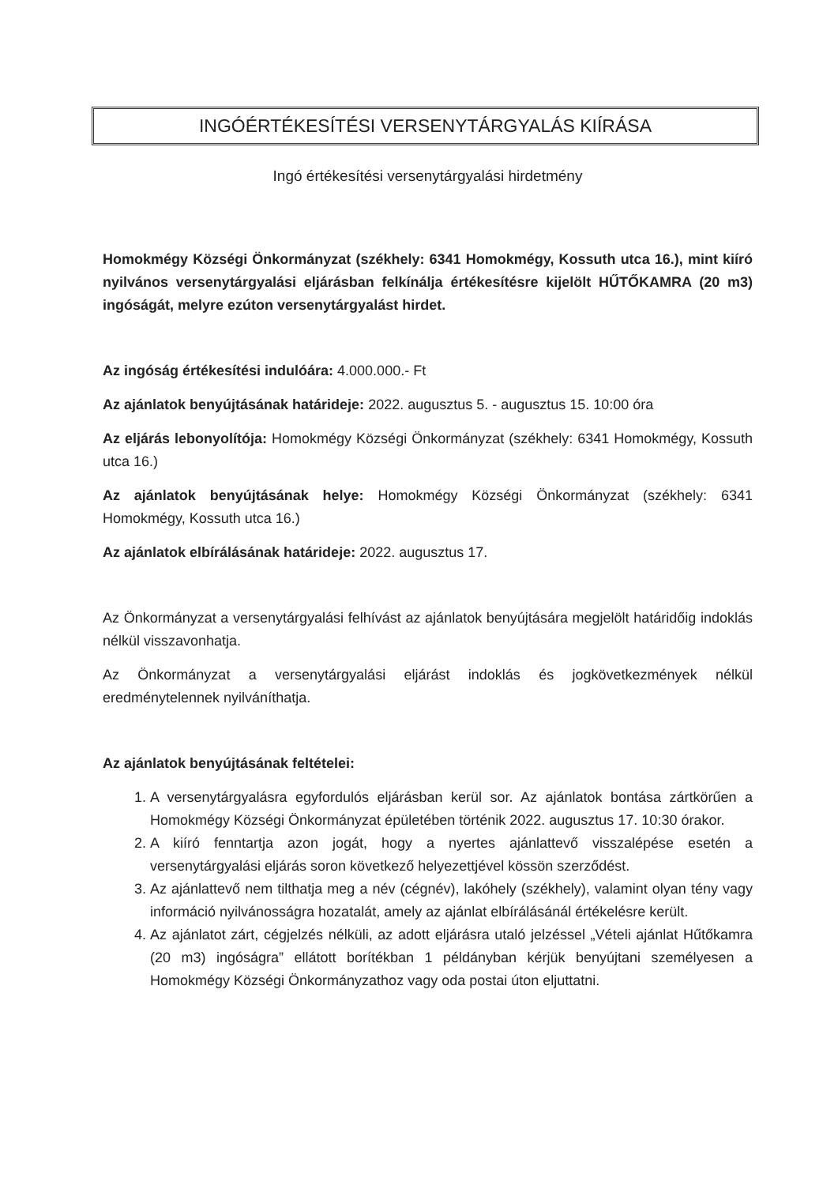INGÓÉRTÉKESÍTÉSI VERSENYTÁRGYALÁS KIÍRÁSA
Ingó értékesítési versenytárgyalási hirdetmény
Homokmégy Községi Önkormányzat (székhely: 6341 Homokmégy, Kossuth utca 16.), mint kiíró nyilvános versenytárgyalási eljárásban felkínálja értékesítésre kijelölt HŰTŐKAMRA (20 m3) ingóságát, melyre ezúton versenytárgyalást hirdet.
Az ingóság értékesítési indulóára: 4.000.000.- Ft
Az ajánlatok benyújtásának határideje: 2022. augusztus 5. - augusztus 15. 10:00 óra
Az eljárás lebonyolítója: Homokmégy Községi Önkormányzat (székhely: 6341 Homokmégy, Kossuth utca 16.)
Az ajánlatok benyújtásának helye: Homokmégy Községi Önkormányzat (székhely: 6341 Homokmégy, Kossuth utca 16.)
Az ajánlatok elbírálásának határideje: 2022. augusztus 17.
Az Önkormányzat a versenytárgyalási felhívást az ajánlatok benyújtására megjelölt határidőig indoklás nélkül visszavonhatja.
Az Önkormányzat a versenytárgyalási eljárást indoklás és jogkövetkezmények nélkül eredménytelennek nyilváníthatja.
Az ajánlatok benyújtásának feltételei:
1. A versenytárgyalásra egyfordulós eljárásban kerül sor. Az ajánlatok bontása zártkörűen a Homokmégy Községi Önkormányzat épületében történik 2022. augusztus 17. 10:30 órakor.
2. A kiíró fenntartja azon jogát, hogy a nyertes ajánlattevő visszalépése esetén a versenytárgyalási eljárás soron következő helyezettjével kössön szerződést.
3. Az ajánlattevő nem tilthatja meg a név (cégnév), lakóhely (székhely), valamint olyan tény vagy információ nyilvánosságra hozatalát, amely az ajánlat elbírálásánál értékelésre került.
4. Az ajánlatot zárt, cégjelzés nélküli, az adott eljárásra utaló jelzéssel „Vételi ajánlat Hűtőkamra (20 m3) ingóságra” ellátott borítékban 1 példányban kérjük benyújtani személyesen a Homokmégy Községi Önkormányzathoz vagy oda postai úton eljuttatni.